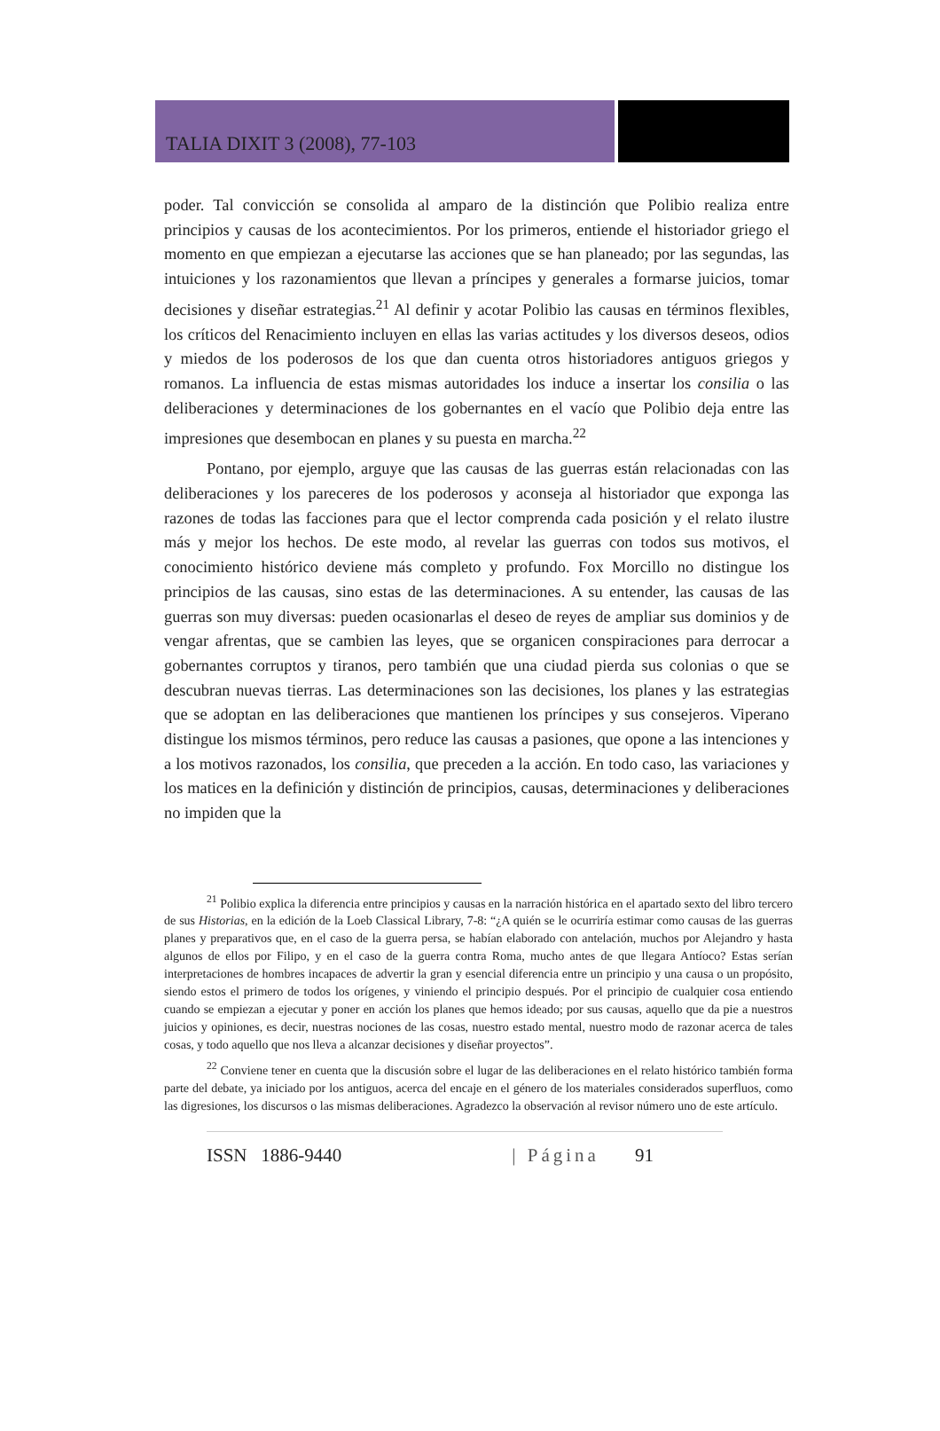TALIA DIXIT 3 (2008), 77-103
poder. Tal convicción se consolida al amparo de la distinción que Polibio realiza entre principios y causas de los acontecimientos. Por los primeros, entiende el historiador griego el momento en que empiezan a ejecutarse las acciones que se han planeado; por las segundas, las intuiciones y los razonamientos que llevan a príncipes y generales a formarse juicios, tomar decisiones y diseñar estrategias.<sup>21</sup> Al definir y acotar Polibio las causas en términos flexibles, los críticos del Renacimiento incluyen en ellas las varias actitudes y los diversos deseos, odios y miedos de los poderosos de los que dan cuenta otros historiadores antiguos griegos y romanos. La influencia de estas mismas autoridades los induce a insertar los consilia o las deliberaciones y determinaciones de los gobernantes en el vacío que Polibio deja entre las impresiones que desembocan en planes y su puesta en marcha.<sup>22</sup>
Pontano, por ejemplo, arguye que las causas de las guerras están relacionadas con las deliberaciones y los pareceres de los poderosos y aconseja al historiador que exponga las razones de todas las facciones para que el lector comprenda cada posición y el relato ilustre más y mejor los hechos. De este modo, al revelar las guerras con todos sus motivos, el conocimiento histórico deviene más completo y profundo. Fox Morcillo no distingue los principios de las causas, sino estas de las determinaciones. A su entender, las causas de las guerras son muy diversas: pueden ocasionarlas el deseo de reyes de ampliar sus dominios y de vengar afrentas, que se cambien las leyes, que se organicen conspiraciones para derrocar a gobernantes corruptos y tiranos, pero también que una ciudad pierda sus colonias o que se descubran nuevas tierras. Las determinaciones son las decisiones, los planes y las estrategias que se adoptan en las deliberaciones que mantienen los príncipes y sus consejeros. Viperano distingue los mismos términos, pero reduce las causas a pasiones, que opone a las intenciones y a los motivos razonados, los consilia, que preceden a la acción. En todo caso, las variaciones y los matices en la definición y distinción de principios, causas, determinaciones y deliberaciones no impiden que la
<sup>21</sup> Polibio explica la diferencia entre principios y causas en la narración histórica en el apartado sexto del libro tercero de sus Historias, en la edición de la Loeb Classical Library, 7-8: “¿A quién se le ocurriría estimar como causas de las guerras planes y preparativos que, en el caso de la guerra persa, se habían elaborado con antelación, muchos por Alejandro y hasta algunos de ellos por Filipo, y en el caso de la guerra contra Roma, mucho antes de que llegara Antíoco? Estas serían interpretaciones de hombres incapaces de advertir la gran y esencial diferencia entre un principio y una causa o un propósito, siendo estos el primero de todos los orígenes, y viniendo el principio después. Por el principio de cualquier cosa entiendo cuando se empiezan a ejecutar y poner en acción los planes que hemos ideado; por sus causas, aquello que da pie a nuestros juicios y opiniones, es decir, nuestras nociones de las cosas, nuestro estado mental, nuestro modo de razonar acerca de tales cosas, y todo aquello que nos lleva a alcanzar decisiones y diseñar proyectos”.
<sup>22</sup> Conviene tener en cuenta que la discusión sobre el lugar de las deliberaciones en el relato histórico también forma parte del debate, ya iniciado por los antiguos, acerca del encaje en el género de los materiales considerados superfluos, como las digresiones, los discursos o las mismas deliberaciones. Agradezco la observación al revisor número uno de este artículo.
ISSN 1886-9440 | Página 91